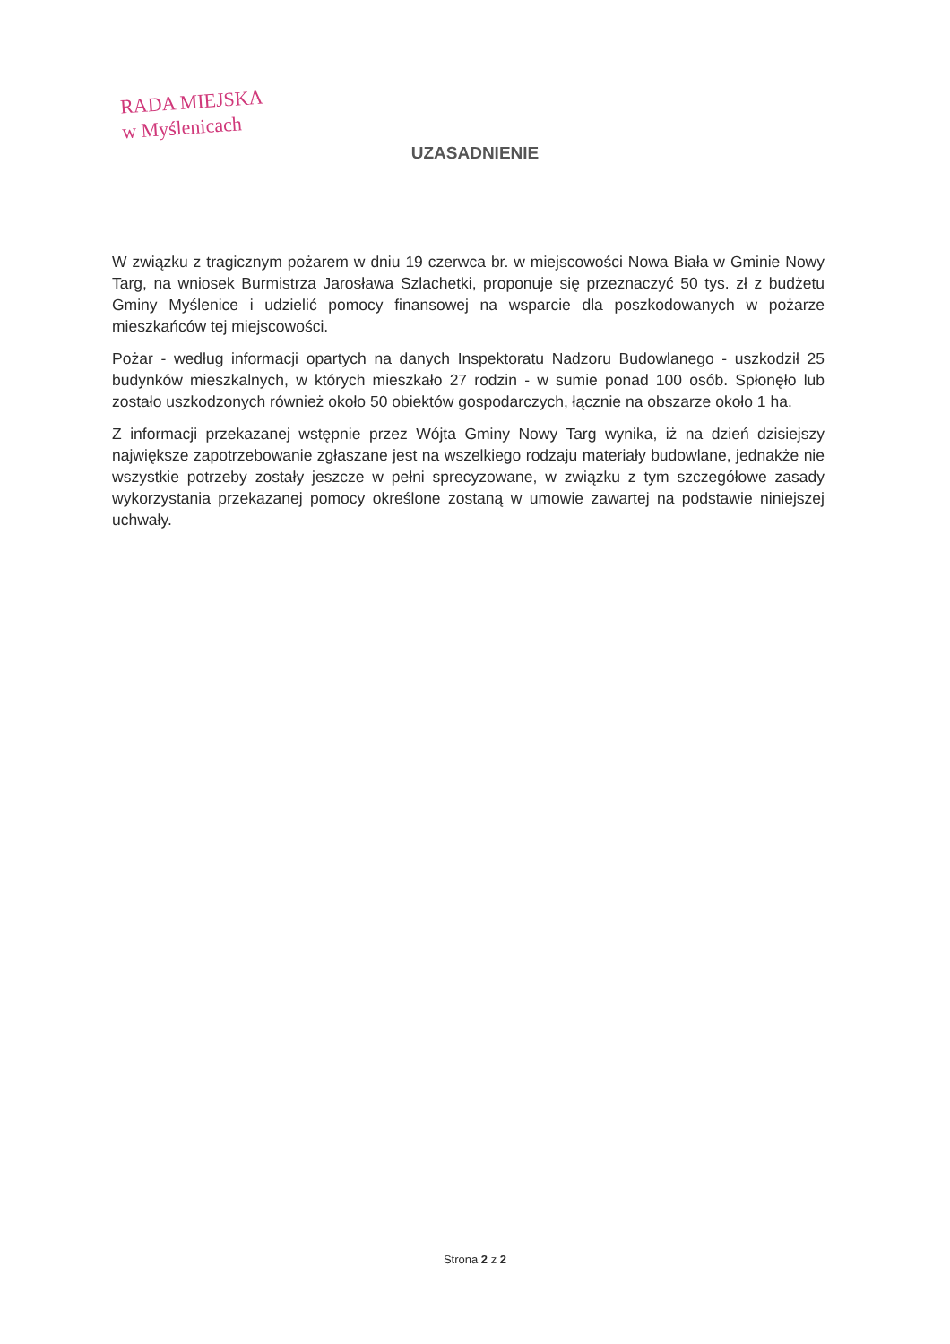RADA MIEJSKA
w Myślenicach
UZASADNIENIE
W związku z tragicznym pożarem w dniu 19 czerwca br. w miejscowości Nowa Biała w Gminie Nowy Targ, na wniosek Burmistrza Jarosława Szlachetki, proponuje się przeznaczyć 50 tys. zł z budżetu Gminy Myślenice i udzielić pomocy finansowej na wsparcie dla poszkodowanych w pożarze mieszkańców tej miejscowości.
Pożar - według informacji opartych na danych Inspektoratu Nadzoru Budowlanego - uszkodził 25 budynków mieszkalnych, w których mieszkało 27 rodzin - w sumie ponad 100 osób. Spłonęło lub zostało uszkodzonych również około 50 obiektów gospodarczych, łącznie na obszarze około 1 ha.
Z informacji przekazanej wstępnie przez Wójta Gminy Nowy Targ wynika, iż na dzień dzisiejszy największe zapotrzebowanie zgłaszane jest na wszelkiego rodzaju materiały budowlane, jednakże nie wszystkie potrzeby zostały jeszcze w pełni sprecyzowane, w związku z tym szczegółowe zasady wykorzystania przekazanej pomocy określone zostaną w umowie zawartej na podstawie niniejszej uchwały.
Strona 2 z 2